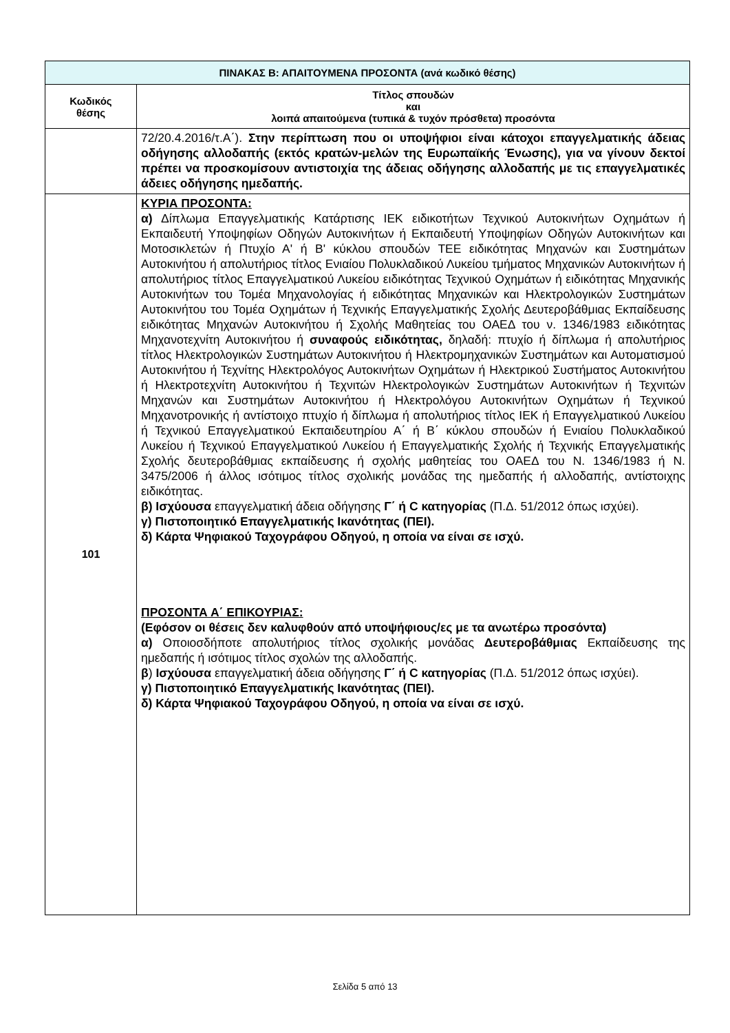| ΠΙΝΑΚΑΣ Β: ΑΠΑΙΤΟΥΜΕΝΑ ΠΡΟΣΟΝΤΑ (ανά κωδικό θέσης) | |
| --- | --- |
| Κωδικός θέσης | Τίτλος σπουδών και λοιπά απαιτούμενα (τυπικά & τυχόν πρόσθετα) προσόντα |
| | 72/20.4.2016/τ.Α΄). Στην περίπτωση που οι υποψήφιοι είναι κάτοχοι επαγγελματικής άδειας οδήγησης αλλοδαπής (εκτός κρατών-μελών της Ευρωπαϊκής Ένωσης), για να γίνουν δεκτοί πρέπει να προσκομίσουν αντιστοιχία της άδειας οδήγησης αλλοδαπής με τις επαγγελματικές άδειες οδήγησης ημεδαπής. |
| 101 | ΚΥΡΙΑ ΠΡΟΣΟΝΤΑ: α) Δίπλωμα Επαγγελματικής Κατάρτισης ΙΕΚ ειδικοτήτων Τεχνικού Αυτοκινήτων Οχημάτων ή Εκπαιδευτή Υποψηφίων Οδηγών Αυτοκινήτων ή Εκπαιδευτή Υποψηφίων Οδηγών Αυτοκινήτων και Μοτοσικλετών ή Πτυχίο Α' ή Β' κύκλου σπουδών ΤΕΕ ειδικότητας Μηχανών και Συστημάτων Αυτοκινήτου ή απολυτήριος τίτλος Ενιαίου Πολυκλαδικού Λυκείου τμήματος Μηχανικών Αυτοκινήτων ή απολυτήριος τίτλος Επαγγελματικού Λυκείου ειδικότητας Τεχνικού Οχημάτων ή ειδικότητας Μηχανικής Αυτοκινήτων του Τομέα Μηχανολογίας ή ειδικότητας Μηχανικών και Ηλεκτρολογικών Συστημάτων Αυτοκινήτου του Τομέα Οχημάτων ή Τεχνικής Επαγγελματικής Σχολής Δευτεροβάθμιας Εκπαίδευσης ειδικότητας Μηχανών Αυτοκινήτου ή Σχολής Μαθητείας του ΟΑΕΔ του ν. 1346/1983 ειδικότητας Μηχανοτεχνίτη Αυτοκινήτου ή συναφούς ειδικότητας, δηλαδή: πτυχίο ή δίπλωμα ή απολυτήριος τίτλος Ηλεκτρολογικών Συστημάτων Αυτοκινήτου ή Ηλεκτρομηχανικών Συστημάτων και Αυτοματισμού Αυτοκινήτου ή Τεχνίτης Ηλεκτρολόγος Αυτοκινήτων Οχημάτων ή Ηλεκτρικού Συστήματος Αυτοκινήτου ή Ηλεκτροτεχνίτη Αυτοκινήτου ή Τεχνιτών Ηλεκτρολογικών Συστημάτων Αυτοκινήτων ή Τεχνιτών Μηχανών και Συστημάτων Αυτοκινήτου ή Ηλεκτρολόγου Αυτοκινήτων Οχημάτων ή Τεχνικού Μηχανοτρονικής ή αντίστοιχο πτυχίο ή δίπλωμα ή απολυτήριος τίτλος ΙΕΚ ή Επαγγελματικού Λυκείου ή Τεχνικού Επαγγελματικού Εκπαιδευτηρίου Α΄ ή Β΄ κύκλου σπουδών ή Ενιαίου Πολυκλαδικού Λυκείου ή Τεχνικού Επαγγελματικού Λυκείου ή Επαγγελματικής Σχολής ή Τεχνικής Επαγγελματικής Σχολής δευτεροβάθμιας εκπαίδευσης ή σχολής μαθητείας του ΟΑΕΔ του Ν. 1346/1983 ή Ν. 3475/2006 ή άλλος ισότιμος τίτλος σχολικής μονάδας της ημεδαπής ή αλλοδαπής, αντίστοιχης ειδικότητας. β) Ισχύουσα επαγγελματική άδεια οδήγησης Γ΄ ή C κατηγορίας (Π.Δ. 51/2012 όπως ισχύει). γ) Πιστοποιητικό Επαγγελματικής Ικανότητας (ΠΕΙ). δ) Κάρτα Ψηφιακού Ταχογράφου Οδηγού, η οποία να είναι σε ισχύ. ΠΡΟΣΟΝΤΑ Α΄ ΕΠΙΚΟΥΡΙΑΣ: (Εφόσον οι θέσεις δεν καλυφθούν από υποψήφιους/ες με τα ανωτέρω προσόντα) α) Οποιοσδήποτε απολυτήριος τίτλος σχολικής μονάδας Δευτεροβάθμιας Εκπαίδευσης της ημεδαπής ή ισότιμος τίτλος σχολών της αλλοδαπής. β ) Ισχύουσα επαγγελματική άδεια οδήγησης Γ΄ ή C κατηγορίας (Π.Δ. 51/2012 όπως ισχύει). γ) Πιστοποιητικό Επαγγελματικής Ικανότητας (ΠΕΙ). δ) Κάρτα Ψηφιακού Ταχογράφου Οδηγού, η οποία να είναι σε ισχύ. |
Σελίδα 5 από 13